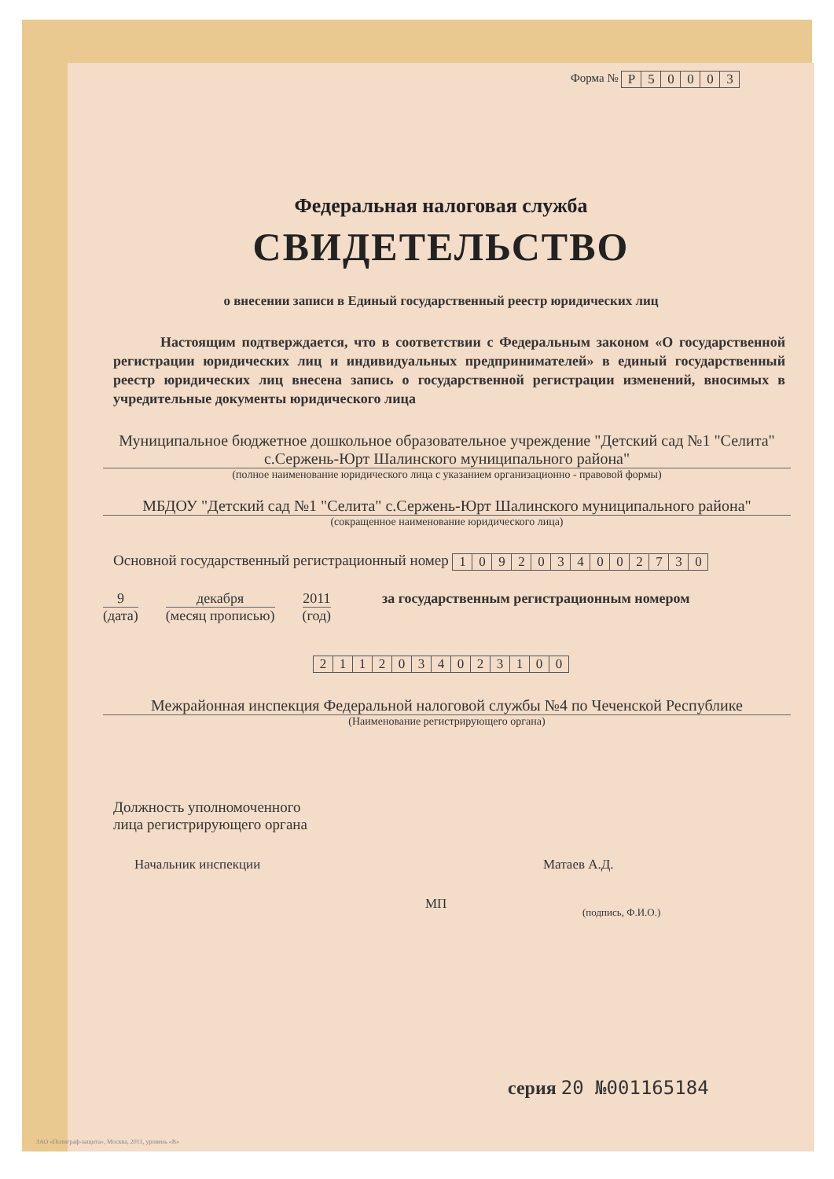Форма №
| Р | 5 | 0 | 0 | 0 | 3 |
Федеральная налоговая служба
СВИДЕТЕЛЬСТВО
о внесении записи в Единый государственный реестр юридических лиц
Настоящим подтверждается, что в соответствии с Федеральным законом «О государственной регистрации юридических лиц и индивидуальных предпринимателей» в единый государственный реестр юридических лиц внесена запись о государственной регистрации изменений, вносимых в учредительные документы юридического лица
Муниципальное бюджетное дошкольное образовательное учреждение "Детский сад №1 "Селита" с.Сержень-Юрт Шалинского муниципального района"
(полное наименование юридического лица с указанием организационно - правовой формы)
МБДОУ "Детский сад №1 "Селита" с.Сержень-Юрт Шалинского муниципального района"
(сокращенное наименование юридического лица)
Основной государственный регистрационный номер
| 1 | 0 | 9 | 2 | 0 | 3 | 4 | 0 | 0 | 2 | 7 | 3 | 0 |
9
(дата)
декабря
(месяц прописью)
2011
(год)
за государственным регистрационным номером
| 2 | 1 | 1 | 2 | 0 | 3 | 4 | 0 | 2 | 3 | 1 | 0 | 0 |
Межрайонная инспекция Федеральной налоговой службы №4 по Чеченской Республике
(Наименование регистрирующего органа)
Должность уполномоченного
лица регистрирующего органа
Начальник инспекции
МП
Матаев А.Д.
(подпись, Ф.И.О.)
серия 20 №001165184
ЗАО «Полиграф-защита», Москва, 2011, уровень «В»